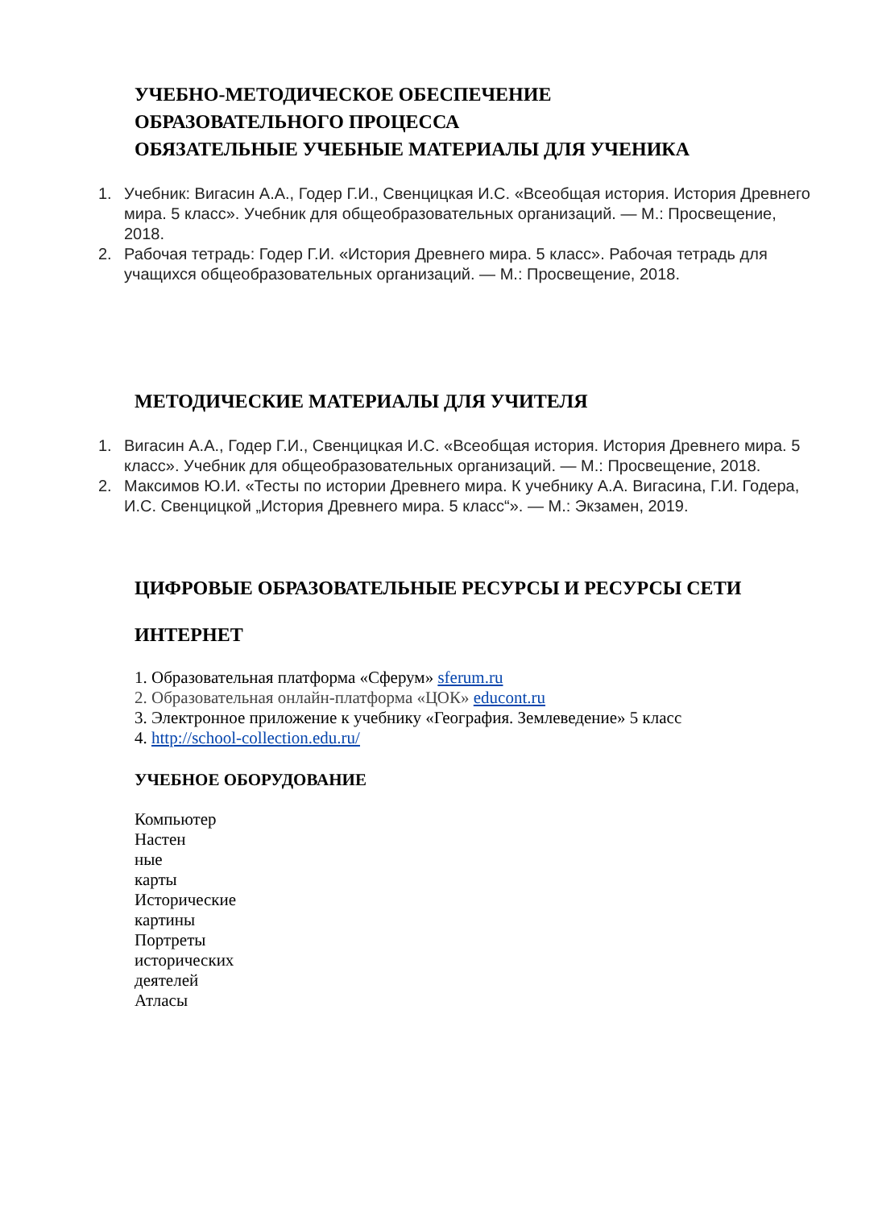УЧЕБНО-МЕТОДИЧЕСКОЕ ОБЕСПЕЧЕНИЕ
ОБРАЗОВАТЕЛЬНОГО ПРОЦЕССА
ОБЯЗАТЕЛЬНЫЕ УЧЕБНЫЕ МАТЕРИАЛЫ ДЛЯ УЧЕНИКА
1. Учебник: Вигасин А.А., Годер Г.И., Свенцицкая И.С. «Всеобщая история. История Древнего мира. 5 класс». Учебник для общеобразовательных организаций. — М.: Просвещение, 2018.
2. Рабочая тетрадь: Годер Г.И. «История Древнего мира. 5 класс». Рабочая тетрадь для учащихся общеобразовательных организаций. — М.: Просвещение, 2018.
МЕТОДИЧЕСКИЕ МАТЕРИАЛЫ ДЛЯ УЧИТЕЛЯ
1. Вигасин А.А., Годер Г.И., Свенцицкая И.С. «Всеобщая история. История Древнего мира. 5 класс». Учебник для общеобразовательных организаций. — М.: Просвещение, 2018.
2. Максимов Ю.И. «Тесты по истории Древнего мира. К учебнику А.А. Вигасина, Г.И. Годера, И.С. Свенцицкой „История Древнего мира. 5 класс“». — М.: Экзамен, 2019.
ЦИФРОВЫЕ ОБРАЗОВАТЕЛЬНЫЕ РЕСУРСЫ И РЕСУРСЫ СЕТИ
ИНТЕРНЕТ
1. Образовательная платформа «Сферум» sferum.ru
2. Образовательная онлайн-платформа «ЦОК» educont.ru
3. Электронное приложение к учебнику «География. Землеведение» 5 класс
4. http://school-collection.edu.ru/
УЧЕБНОЕ ОБОРУДОВАНИЕ
Компьютер
Настен
ные
карты
Исторические
картины
Портреты
исторических
деятелей
Атласы